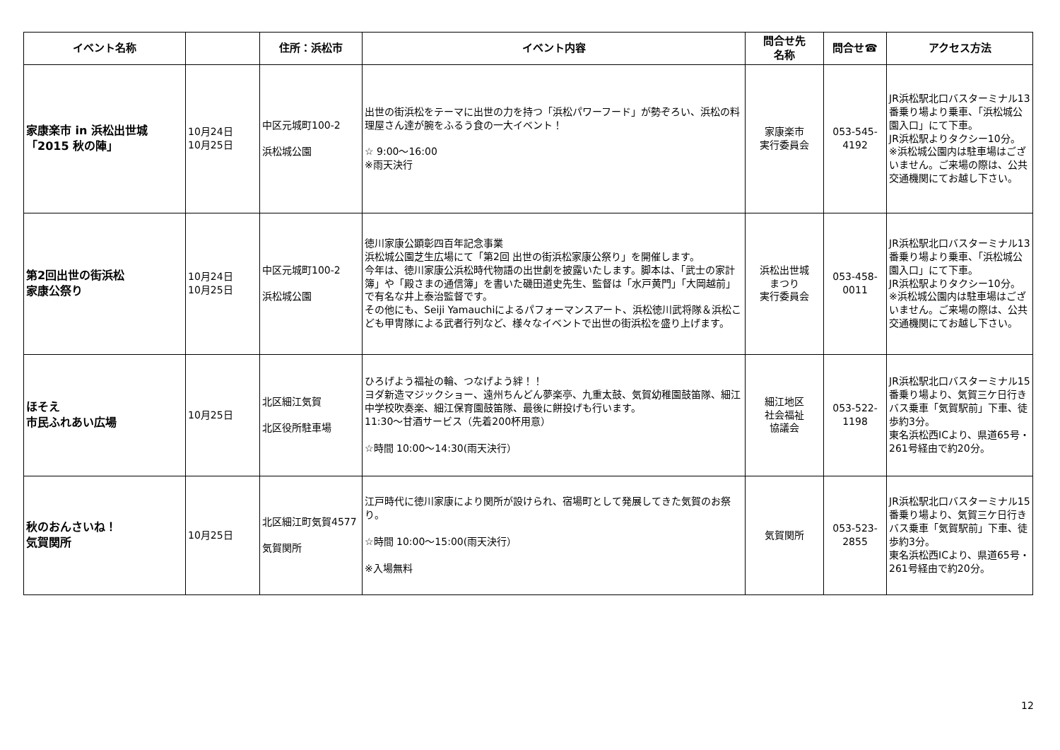| イベント名称 | | 住所：浜松市 | イベント内容 | 問合せ先 名称 | 問合せ☎ | アクセス方法 |
| --- | --- | --- | --- | --- | --- | --- |
| 家康楽市 in 浜松出世城 「2015 秋の陣」 | 10月24日 10月25日 | 中区元城町100-2 浜松城公園 | 出世の街浜松をテーマに出世の力を持つ「浜松パワーフード」が勢ぞろい、浜松の料理屋さん達が腕をふるう食の一大イベント！ ☆ 9:00～16:00 ※雨天決行 | 家康楽市 実行委員会 | 053-545- 4192 | JR浜松駅北口バスターミナル13番乗り場より乗車、「浜松城公園入口」にて下車。 JR浜松駅よりタクシー10分。 ※浜松城公園内は駐車場はございません。ご来場の際は、公共交通機関にてお越し下さい。 |
| 第2回出世の街浜松 家康公祭り | 10月24日 10月25日 | 中区元城町100-2 浜松城公園 | 徳川家康公顕彰四百年記念事業 浜松城公園芝生広場にて「第2回 出世の街浜松家康公祭り」を開催します。 今年は、徳川家康公浜松時代物語の出世劇を披露いたします。脚本は、「武士の家計簿」や「殿さまの通信簿」を書いた磯田道史先生、監督は「水戸黄門」「大岡越前」で有名な井上泰治監督です。 その他にも、Seiji Yamauchiによるパフォーマンスアート、浜松徳川武将隊＆浜松こども甲冑隊による武者行列など、様々なイベントで出世の街浜松を盛り上げます。 | 浜松出世城 まつり 実行委員会 | 053-458- 0011 | JR浜松駅北口バスターミナル13番乗り場より乗車、「浜松城公園入口」にて下車。 JR浜松駅よりタクシー10分。 ※浜松城公園内は駐車場はございません。ご来場の際は、公共交通機関にてお越し下さい。 |
| ほそえ 市民ふれあい広場 | 10月25日 | 北区細江気賀 北区役所駐車場 | ひろげよう福祉の輪、つなげよう絆！！ ヨダ新造マジックショー、遠州ちんどん夢楽亭、九重太鼓、気賀幼稚園鼓笛隊、細江中学校吹奏楽、細江保育園鼓笛隊、最後に餅投げも行います。 11:30～甘酒サービス（先着200杯用意） ☆時間 10:00～14:30(雨天決行） | 細江地区 社会福祉 協議会 | 053-522- 1198 | JR浜松駅北口バスターミナル15番乗り場より、気賀三ケ日行きバス乗車「気賀駅前」下車、徒歩約3分。 東名浜松西ICより、県道65号・261号経由で約20分。 |
| 秋のおんさいね！ 気賀関所 | 10月25日 | 北区細江町気賀4577 気賀関所 | 江戸時代に徳川家康により関所が設けられ、宿場町として発展してきた気賀のお祭り。 ☆時間 10:00～15:00(雨天決行） ※入場無料 | 気賀関所 | 053-523- 2855 | JR浜松駅北口バスターミナル15番乗り場より、気賀三ケ日行きバス乗車「気賀駅前」下車、徒歩約3分。 東名浜松西ICより、県道65号・261号経由で約20分。 |
12